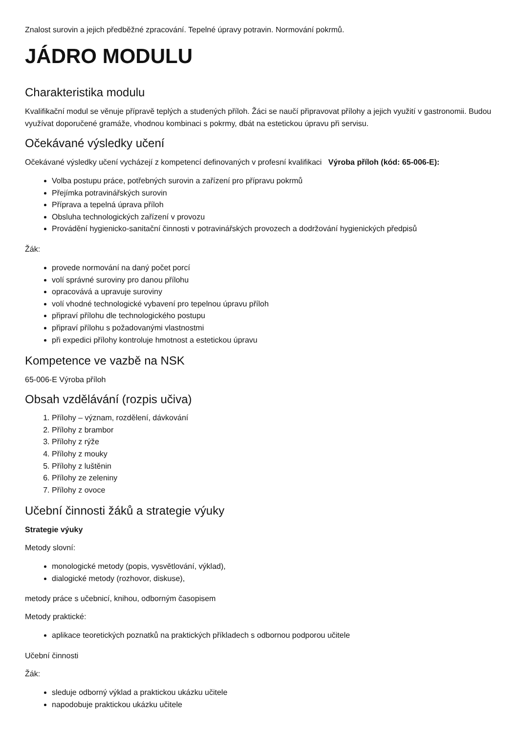Znalost surovin a jejich předběžné zpracování. Tepelné úpravy potravin. Normování pokrmů.
JÁDRO MODULU
Charakteristika modulu
Kvalifikační modul se věnuje přípravě teplých a studených příloh. Žáci se naučí připravovat přílohy a jejich využití v gastronomii. Budou využívat doporučené gramáže, vhodnou kombinaci s pokrmy, dbát na estetickou úpravu při servisu.
Očekávané výsledky učení
Očekávané výsledky učení vycházejí z kompetencí definovaných v profesní kvalifikaci Výroba příloh (kód: 65-006-E):
Volba postupu práce, potřebných surovin a zařízení pro přípravu pokrmů
Přejímka potravinářských surovin
Příprava a tepelná úprava příloh
Obsluha technologických zařízení v provozu
Provádění hygienicko-sanitační činnosti v potravinářských provozech a dodržování hygienických předpisů
Žák:
provede normování na daný počet porcí
volí správné suroviny pro danou přílohu
opracovává a upravuje suroviny
volí vhodné technologické vybavení pro tepelnou úpravu příloh
připraví přílohu dle technologického postupu
připraví přílohu s požadovanými vlastnostmi
při expedici přílohy kontroluje hmotnost a estetickou úpravu
Kompetence ve vazbě na NSK
65-006-E Výroba příloh
Obsah vzdělávání (rozpis učiva)
1. Přílohy – význam, rozdělení, dávkování
2. Přílohy z brambor
3. Přílohy z rýže
4. Přílohy z mouky
5. Přílohy z luštěnin
6. Přílohy ze zeleniny
7. Přílohy z ovoce
Učební činnosti žáků a strategie výuky
Strategie výuky
Metody slovní:
monologické metody (popis, vysvětlování, výklad),
dialogické metody (rozhovor, diskuse),
metody práce s učebnicí, knihou, odborným časopisem
Metody praktické:
aplikace teoretických poznatků na praktických příkladech s odbornou podporou učitele
Učební činnosti
Žák:
sleduje odborný výklad a praktickou ukázku učitele
napodobuje praktickou ukázku učitele